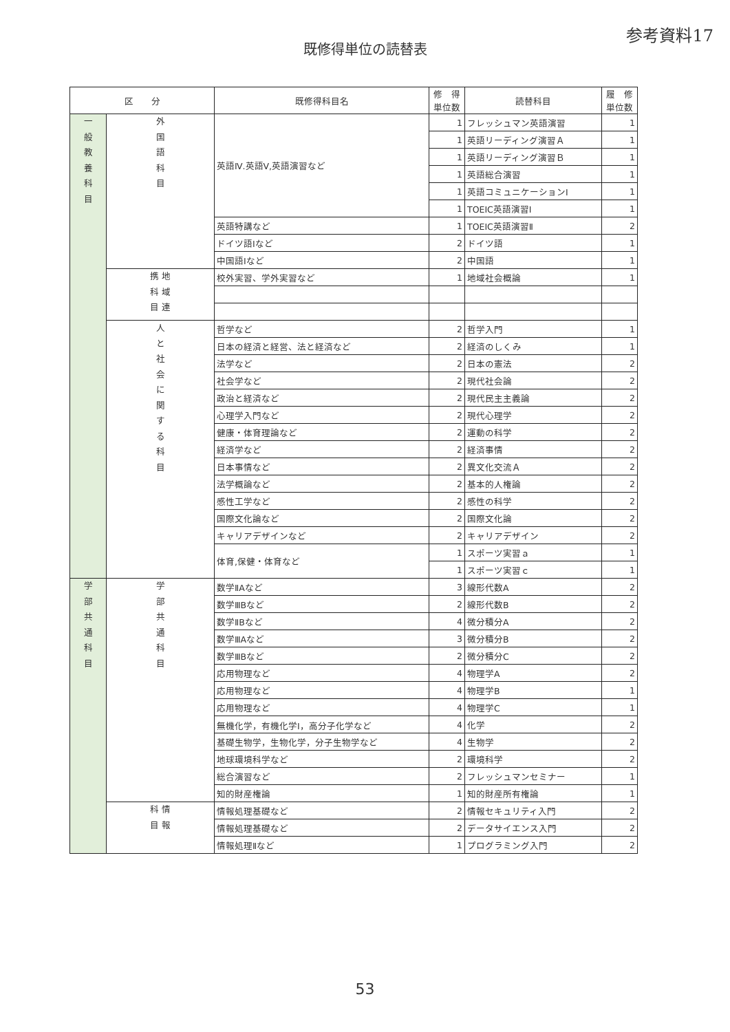参考資料17
既修得単位の読替表
| 区 分 | | 既修得科目名 | 修 得 単位数 | 読替科目 | 履 修 単位数 |
| --- | --- | --- | --- | --- | --- |
| 一 般 教 養 科 目 | 外 国 語 科 目 | 英語Ⅳ.英語Ⅴ,英語演習など | 1 | フレッシュマン英語演習 | 1 |
| | | | 1 | 英語リーディング演習Ａ | 1 |
| | | | 1 | 英語リーディング演習Ｂ | 1 |
| | | | 1 | 英語総合演習 | 1 |
| | | | 1 | 英語コミュニケーションⅠ | 1 |
| | | | 1 | TOEIC英語演習Ⅰ | 1 |
| | | 英語特講など | 1 | TOEIC英語演習Ⅱ | 2 |
| | | ドイツ語Ⅰなど | 2 | ドイツ語 | 1 |
| | | 中国語Ⅰなど | 2 | 中国語 | 1 |
| | 携 地 科 域 目 連 | 校外実習、学外実習など | 1 | 地域社会概論 | 1 |
| | 人 と 社 会 に 関 す る 科 目 | 哲学など | 2 | 哲学入門 | 1 |
| | | 日本の経済と経営、法と経済など | 2 | 経済のしくみ | 1 |
| | | 法学など | 2 | 日本の憲法 | 2 |
| | | 社会学など | 2 | 現代社会論 | 2 |
| | | 政治と経済など | 2 | 現代民主主義論 | 2 |
| | | 心理学入門など | 2 | 現代心理学 | 2 |
| | | 健康・体育理論など | 2 | 運動の科学 | 2 |
| | | 経済学など | 2 | 経済事情 | 2 |
| | | 日本事情など | 2 | 異文化交流Ａ | 2 |
| | | 法学概論など | 2 | 基本的人権論 | 2 |
| | | 感性工学など | 2 | 感性の科学 | 2 |
| | | 国際文化論など | 2 | 国際文化論 | 2 |
| | | キャリアデザインなど | 2 | キャリアデザイン | 2 |
| | | 体育,保健・体育など | 1 | スポーツ実習ａ | 1 |
| | | | 1 | スポーツ実習ｃ | 1 |
| 学 部 共 通 科 目 | 学 部 共 通 科 目 | 数学ⅡAなど | 3 | 線形代数A | 2 |
| | | 数学ⅢBなど | 2 | 線形代数B | 2 |
| | | 数学ⅡBなど | 4 | 微分積分A | 2 |
| | | 数学ⅢAなど | 3 | 微分積分B | 2 |
| | | 数学ⅢBなど | 2 | 微分積分C | 2 |
| | | 応用物理など | 4 | 物理学A | 2 |
| | | 応用物理など | 4 | 物理学B | 1 |
| | | 応用物理など | 4 | 物理学C | 1 |
| | | 無機化学，有機化学Ⅰ，高分子化学など | 4 | 化学 | 2 |
| | | 基礎生物学，生物化学，分子生物学など | 4 | 生物学 | 2 |
| | | 地球環境科学など | 2 | 環境科学 | 2 |
| | | 総合演習など | 2 | フレッシュマンセミナー | 1 |
| | | 知的財産権論 | 1 | 知的財産所有権論 | 1 |
| | 科 情 目 報 | 情報処理基礎など | 2 | 情報セキュリティ入門 | 2 |
| | | 情報処理基礎など | 2 | データサイエンス入門 | 2 |
| | | 情報処理Ⅱなど | 1 | プログラミング入門 | 2 |
53